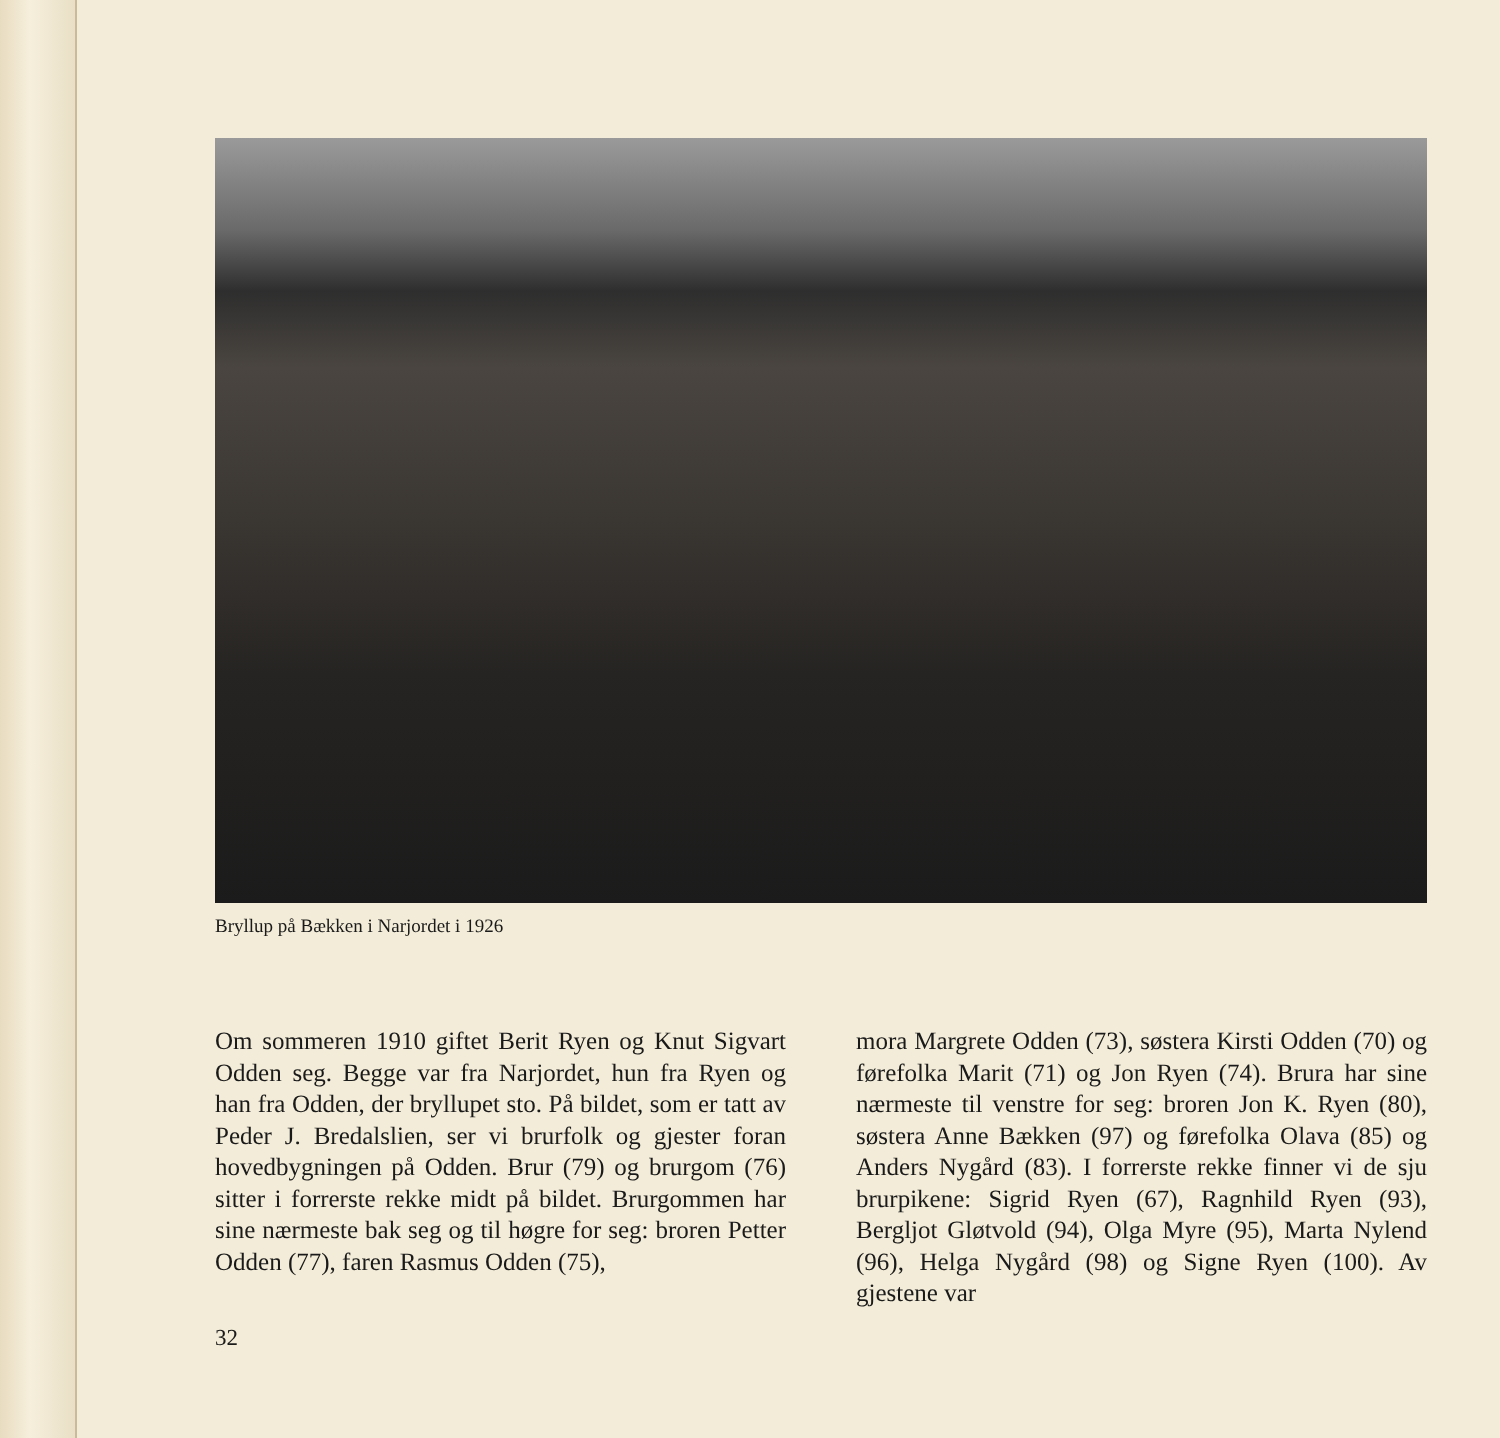Bryllup på Bækken i Narjordet i 1926
Om sommeren 1910 giftet Berit Ryen og Knut Sigvart Odden seg. Begge var fra Narjordet, hun fra Ryen og han fra Odden, der bryllupet sto. På bildet, som er tatt av Peder J. Bredalslien, ser vi brurfolk og gjester foran hovedbygningen på Odden. Brur (79) og brurgom (76) sitter i forrerste rekke midt på bildet. Brurgommen har sine nærmeste bak seg og til høgre for seg: broren Petter Odden (77), faren Rasmus Odden (75),
mora Margrete Odden (73), søstera Kirsti Odden (70) og førefolka Marit (71) og Jon Ryen (74). Brura har sine nærmeste til venstre for seg: broren Jon K. Ryen (80), søstera Anne Bækken (97) og førefolka Olava (85) og Anders Nygård (83). I forrerste rekke finner vi de sju brurpikene: Sigrid Ryen (67), Ragnhild Ryen (93), Bergljot Gløtvold (94), Olga Myre (95), Marta Nylend (96), Helga Nygård (98) og Signe Ryen (100). Av gjestene var
32